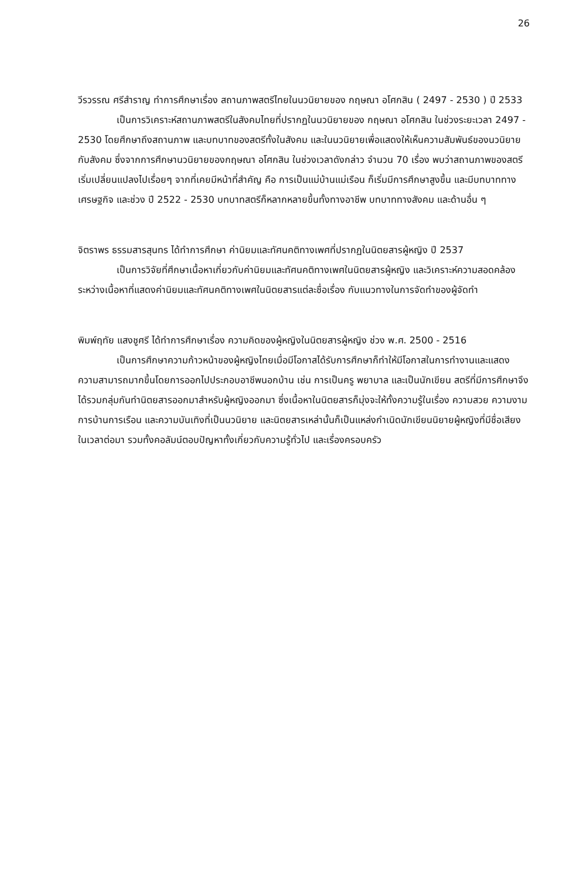26
วีรวรรณ ศรีสำราญ ทำการศึกษาเรื่อง สถานภาพสตรีไทยในนวนิยายของ กฤษณา อโศกสิน ( 2497 - 2530 ) ปี 2533
เป็นการวิเคราะห์สถานภาพสตรีในสังคมไทยที่ปรากฏในนวนิยายของ กฤษณา อโศกสิน ในช่วงระยะเวลา 2497 - 2530 โดยศึกษาถึงสถานภาพ และบทบาทของสตรีทั้งในสังคม และในนวนิยายเพื่อแสดงให้เห็นความสัมพันธ์ของนวนิยายกับสังคม ซึ่งจากการศึกษานวนิยายของกฤษณา อโศกสิน ในช่วงเวลาดังกล่าว จำนวน 70 เรื่อง พบว่าสถานภาพของสตรีเริ่มเปลี่ยนแปลงไปเรื่อยๆ จากที่เคยมีหน้าที่สำคัญ คือ การเป็นแม่บ้านแม่เรือน ก็เริ่มมีการศึกษาสูงขึ้น และมีบทบาททางเศรษฐกิจ และช่วง ปี 2522 - 2530 บทบาทสตรีก็หลากหลายขึ้นทั้งทางอาชีพ บทบาททางสังคม และด้านอื่น ๆ
จิตราพร ธรรมสารสุนทร ได้ทำการศึกษา ค่านิยมและทัศนคติทางเพศที่ปรากฏในนิตยสารผู้หญิง ปี 2537
เป็นการวิจัยที่ศึกษาเนื้อหาเกี่ยวกับค่านิยมและทัศนคติทางเพศในนิตยสารผู้หญิง และวิเคราะห์ความสอดคล้อง ระหว่างเนื้อหาที่แสดงค่านิยมและทัศนคติทางเพศในนิตยสารแต่ละชื่อเรื่อง กับแนวทางในการจัดทำของผู้จัดทำ
พิมพ์ฤทัย แสงชูศรี ได้ทำการศึกษาเรื่อง ความคิดของผู้หญิงในนิตยสารผู้หญิง ช่วง พ.ศ. 2500 - 2516
เป็นการศึกษาความก้าวหน้าของผู้หญิงไทยเมื่อมีโอกาสได้รับการศึกษาก็ทำให้มีโอกาสในการทำงานและแสดงความสามารถมากขึ้นโดยการออกไปประกอบอาชีพนอกบ้าน เช่น การเป็นครู พยาบาล และเป็นนักเขียน สตรีที่มีการศึกษาจึงได้รวมกลุ่มกันทำนิตยสารออกมาสำหรับผู้หญิงออกมา ซึ่งเนื้อหาในนิตยสารก็มุ่งจะให้ทั้งความรู้ในเรื่อง ความสวย ความงาม การบ้านการเรือน และความบันเทิงที่เป็นนวนิยาย และนิตยสารเหล่านั้นก็เป็นแหล่งกำเนิดนักเขียนนิยายผู้หญิงที่มีชื่อเสียงในเวลาต่อมา รวมทั้งคอลัมน์ตอบปัญหาทั้งเกี่ยวกับความรู้ทั่วไป และเรื่องครอบครัว